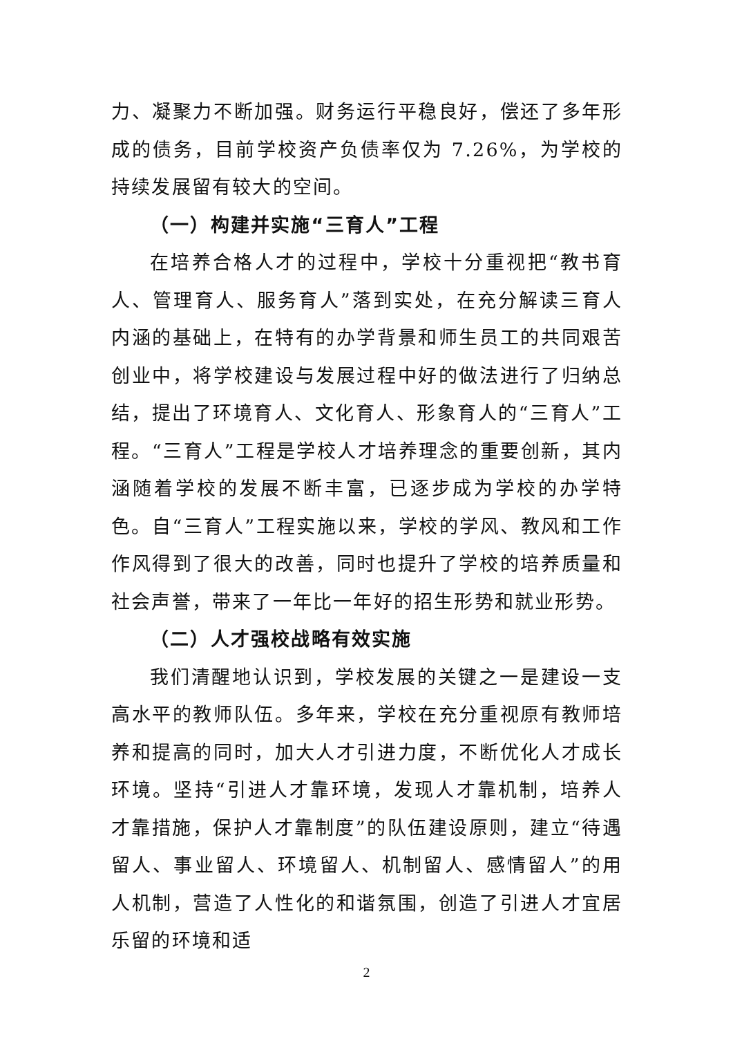力、凝聚力不断加强。财务运行平稳良好，偿还了多年形成的债务，目前学校资产负债率仅为 7.26%，为学校的持续发展留有较大的空间。
（一）构建并实施“三育人”工程
在培养合格人才的过程中，学校十分重视把“教书育人、管理育人、服务育人”落到实处，在充分解读三育人内涵的基础上，在特有的办学背景和师生员工的共同艰苦创业中，将学校建设与发展过程中好的做法进行了归纳总结，提出了环境育人、文化育人、形象育人的“三育人”工程。“三育人”工程是学校人才培养理念的重要创新，其内涵随着学校的发展不断丰富，已逐步成为学校的办学特色。自“三育人”工程实施以来，学校的学风、教风和工作作风得到了很大的改善，同时也提升了学校的培养质量和社会声誉，带来了一年比一年好的招生形势和就业形势。
（二）人才强校战略有效实施
我们清醒地认识到，学校发展的关键之一是建设一支高水平的教师队伍。多年来，学校在充分重视原有教师培养和提高的同时，加大人才引进力度，不断优化人才成长环境。坚持“引进人才靠环境，发现人才靠机制，培养人才靠措施，保护人才靠制度”的队伍建设原则，建立“待遇留人、事业留人、环境留人、机制留人、感情留人”的用人机制，营造了人性化的和谐氛围，创造了引进人才宜居乐留的环境和适
2